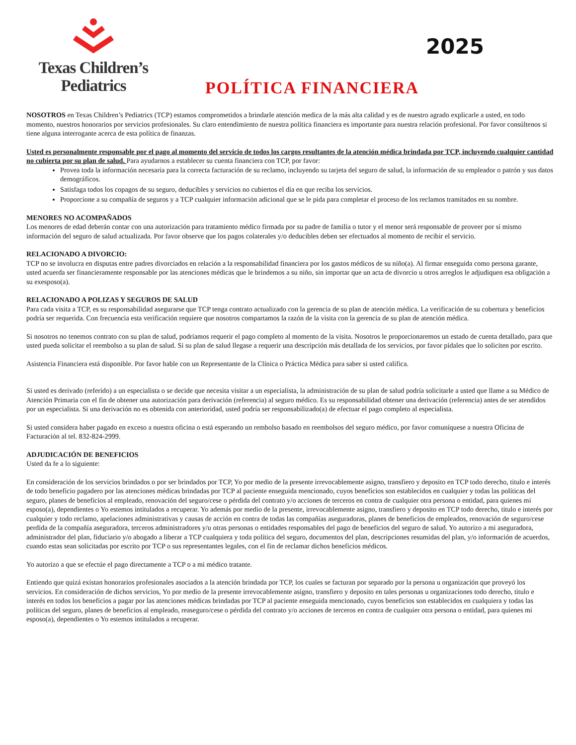Texas Children’s
Pediatrics
POLÍTICA FINANCIERA
2025
NOSOTROS en Texas Children’s Pediatrics (TCP) estamos comprometidos a brindarle atención medica de la más alta calidad y es de nuestro agrado explicarle a usted, en todo momento, nuestros honorarios por servicios profesionales. Su claro entendimiento de nuestra política financiera es importante para nuestra relación profesional. Por favor consúltenos si tiene alguna interrogante acerca de esta política de finanzas.
Usted es personalmente responsable por el pago al momento del servicio de todos los cargos resultantes de la atención médica brindada por TCP, incluyendo cualquier cantidad no cubierta por su plan de salud. Para ayudarnos a establecer su cuenta financiera con TCP, por favor:
Provea toda la información necesaria para la correcta facturación de su reclamo, incluyendo su tarjeta del seguro de salud, la información de su empleador o patrón y sus datos demográficos.
Satisfaga todos los copagos de su seguro, deducibles y servicios no cubiertos el día en que reciba los servicios.
Proporcione a su compañía de seguros y a TCP cualquier información adicional que se le pida para completar el proceso de los reclamos tramitados en su nombre.
MENORES NO ACOMPAÑADOS
Los menores de edad deberán contar con una autorización para tratamiento médico firmada por su padre de familia o tutor y el menor será responsable de proveer por sí mismo información del seguro de salud actualizada. Por favor observe que los pagos colaterales y/o deducibles deben ser efectuados al momento de recibir el servicio.
RELACIONADO A DIVORCIO:
TCP no se involucra en disputas entre padres divorciados en relación a la responsabilidad financiera por los gastos médicos de su niño(a). Al firmar enseguida como persona garante, usted acuerda ser financieramente responsable por las atenciones médicas que le brindemos a su niño, sin importar que un acta de divorcio u otros arreglos le adjudiquen esa obligación a su exesposo(a).
RELACIONADO A POLIZAS Y SEGUROS DE SALUD
Para cada visita a TCP, es su responsabilidad asegurarse que TCP tenga contrato actualizado con la gerencia de su plan de atención médica. La verificación de su cobertura y beneficios podría ser requerida. Con frecuencia esta verificación requiere que nosotros compartamos la razón de la visita con la gerencia de su plan de atención médica.
Si nosotros no tenemos contrato con su plan de salud, podríamos requerir el pago completo al momento de la visita. Nosotros le proporcionaremos un estado de cuenta detallado, para que usted pueda solicitar el reembolso a su plan de salud. Si su plan de salud llegase a requerir una descripción más detallada de los servicios, por favor pídales que lo soliciten por escrito.
Asistencia Financiera está disponible. Por favor hable con un Representante de la Clínica o Práctica Médica para saber si usted califica.
Si usted es derivado (referido) a un especialista o se decide que necesita visitar a un especialista, la administración de su plan de salud podría solicitarle a usted que llame a su Médico de Atención Primaria con el fin de obtener una autorización para derivación (referencia) al seguro médico. Es su responsabilidad obtener una derivación (referencia) antes de ser atendidos por un especialista. Si una derivación no es obtenida con anterioridad, usted podría ser responsabilizado(a) de efectuar el pago completo al especialista.
Si usted considera haber pagado en exceso a nuestra oficina o está esperando un rembolso basado en reembolsos del seguro médico, por favor comuníquese a nuestra Oficina de Facturación al tel. 832-824-2999.
ADJUDICACIÓN DE BENEFICIOS
Usted da fe a lo siguiente:
En consideración de los servicios brindados o por ser brindados por TCP, Yo por medio de la presente irrevocablemente asigno, transfiero y deposito en TCP todo derecho, titulo e interés de todo beneficio pagadero por las atenciones médicas brindadas por TCP al paciente enseguida mencionado, cuyos beneficios son establecidos en cualquier y todas las políticas del seguro, planes de beneficios al empleado, renovación del seguro/cese o pérdida del contrato y/o acciones de terceros en contra de cualquier otra persona o entidad, para quienes mi esposo(a), dependientes o Yo estemos intitulados a recuperar. Yo además por medio de la presente, irrevocablemente asigno, transfiero y deposito en TCP todo derecho, titulo e interés por cualquier y todo reclamo, apelaciones administrativas y causas de acción en contra de todas las compañías aseguradoras, planes de beneficios de empleados, renovación de seguro/cese perdida de la compañía aseguradora, terceros administradores y/u otras personas o entidades responsables del pago de beneficios del seguro de salud. Yo autorizo a mi aseguradora, administrador del plan, fiduciario y/o abogado a liberar a TCP cualquiera y toda política del seguro, documentos del plan, descripciones resumidas del plan, y/o información de acuerdos, cuando estas sean solicitadas por escrito por TCP o sus representantes legales, con el fin de reclamar dichos beneficios médicos.
Yo autorizo a que se efectúe el pago directamente a TCP o a mi médico tratante.
Entiendo que quizá existan honorarios profesionales asociados a la atención brindada por TCP, los cuales se facturan por separado por la persona u organización que proveyó los servicios. En consideración de dichos servicios, Yo por medio de la presente irrevocablemente asigno, transfiero y deposito en tales personas u organizaciones todo derecho, titulo e interés en todos los beneficios a pagar por las atenciones médicas brindadas por TCP al paciente enseguida mencionado, cuyos beneficios son establecidos en cualquiera y todas las políticas del seguro, planes de beneficios al empleado, reaseguro/cese o pérdida del contrato y/o acciones de terceros en contra de cualquier otra persona o entidad, para quienes mi esposo(a), dependientes o Yo estemos intitulados a recuperar.